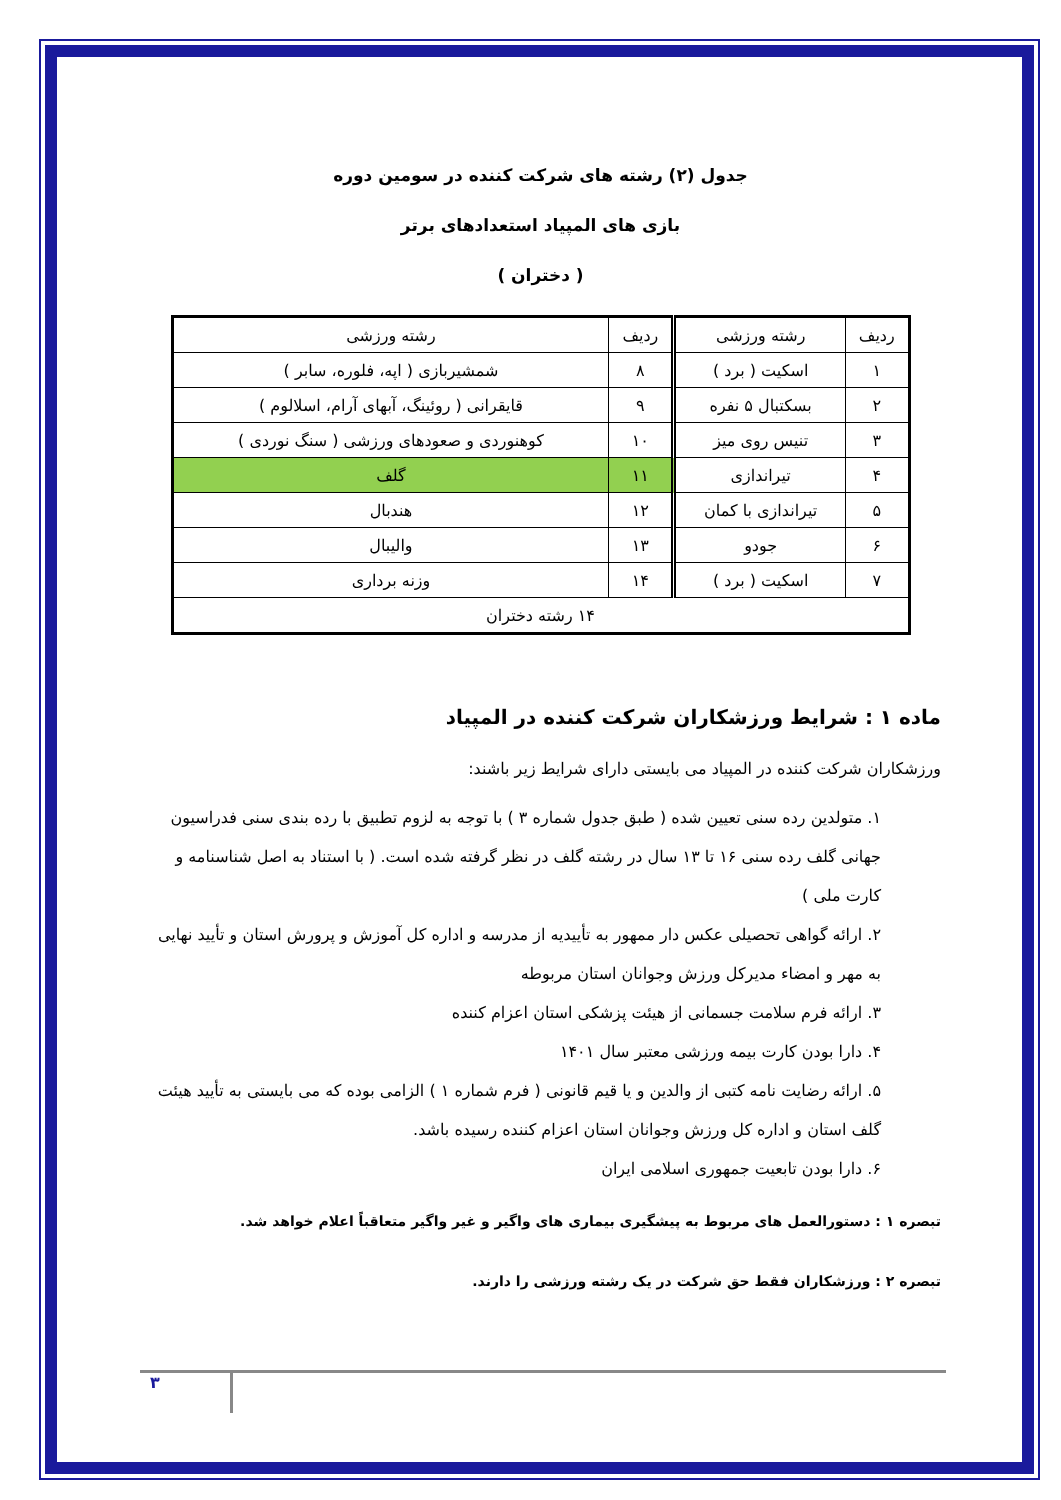جدول (۲) رشته های شرکت کننده در سومین دوره
بازی های المپیاد استعدادهای برتر
( دختران )
| ردیف | رشته ورزشی | ردیف | رشته ورزشی |
| --- | --- | --- | --- |
| ۱ | اسکیت ( برد ) | ۸ | شمشیربازی ( اپه، فلوره، سابر ) |
| ۲ | بسکتبال ۵ نفره | ۹ | قایقرانی ( روئینگ، آبهای آرام، اسلالوم ) |
| ۳ | تنیس روی میز | ۱۰ | کوهنوردی و صعودهای ورزشی ( سنگ نوردی ) |
| ۴ | تیراندازی | ۱۱ | گلف |
| ۵ | تیراندازی با کمان | ۱۲ | هندبال |
| ۶ | جودو | ۱۳ | والیبال |
| ۷ | اسکیت ( برد ) | ۱۴ | وزنه برداری |
| ۱۴ رشته دختران | | | |
ماده ۱ : شرایط ورزشکاران شرکت کننده در المپیاد
ورزشکاران شرکت کننده در المپیاد می بایستی دارای شرایط زیر باشند:
۱. متولدین رده سنی تعیین شده ( طبق جدول شماره ۳ ) با توجه به لزوم تطبیق با رده بندی سنی فدراسیون جهانی گلف رده سنی ۱۶ تا ۱۳ سال در رشته گلف در نظر گرفته شده است. ( با استناد به اصل شناسنامه و کارت ملی )
۲. ارائه گواهی تحصیلی عکس دار ممهور به تأییدیه از مدرسه و اداره کل آموزش و پرورش استان و تأیید نهایی به مهر و امضاء مدیرکل ورزش وجوانان استان مربوطه
۳. ارائه فرم سلامت جسمانی از هیئت پزشکی استان اعزام کننده
۴. دارا بودن کارت بیمه ورزشی معتبر سال ۱۴۰۱
۵. ارائه رضایت نامه کتبی از والدین و یا قیم قانونی ( فرم شماره ۱ ) الزامی بوده که می بایستی به تأیید هیئت گلف استان و اداره کل ورزش وجوانان استان اعزام کننده رسیده باشد.
۶. دارا بودن تابعیت جمهوری اسلامی ایران
تبصره ۱ : دستورالعمل های مربوط به پیشگیری بیماری های واگیر و غیر واگیر متعاقباً اعلام خواهد شد.
تبصره ۲ : ورزشکاران فقط حق شرکت در یک رشته ورزشی را دارند.
۳